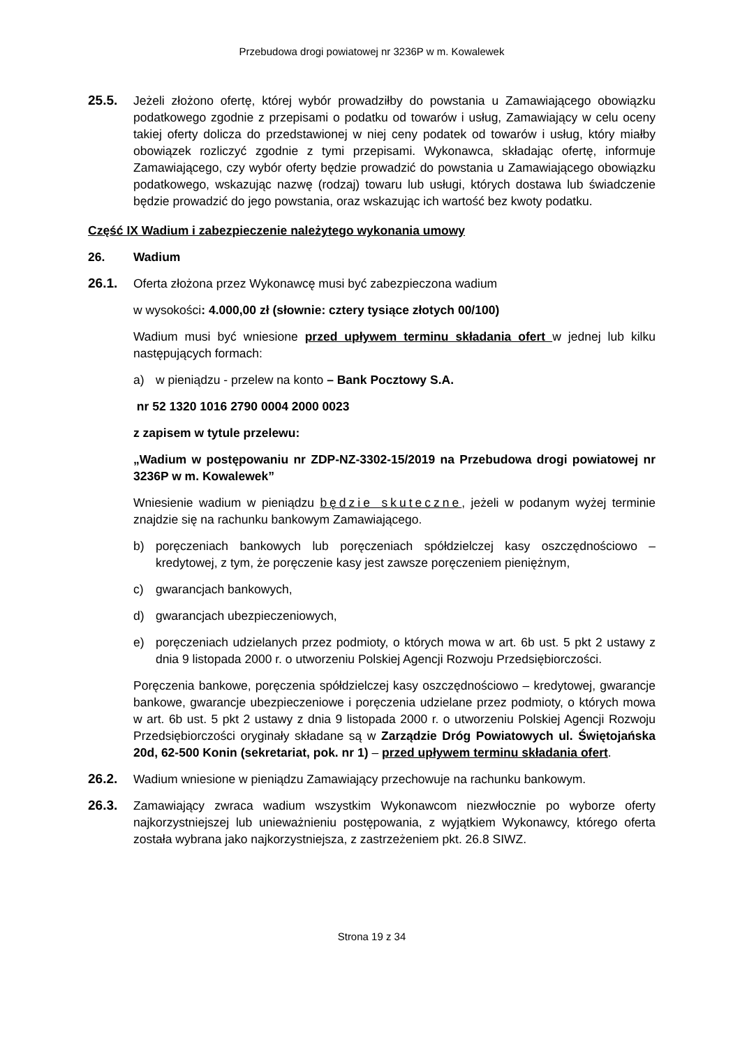Przebudowa drogi powiatowej nr 3236P w m. Kowalewek
25.5. Jeżeli złożono ofertę, której wybór prowadziłby do powstania u Zamawiającego obowiązku podatkowego zgodnie z przepisami o podatku od towarów i usług, Zamawiający w celu oceny takiej oferty dolicza do przedstawionej w niej ceny podatek od towarów i usług, który miałby obowiązek rozliczyć zgodnie z tymi przepisami. Wykonawca, składając ofertę, informuje Zamawiającego, czy wybór oferty będzie prowadzić do powstania u Zamawiającego obowiązku podatkowego, wskazując nazwę (rodzaj) towaru lub usługi, których dostawa lub świadczenie będzie prowadzić do jego powstania, oraz wskazując ich wartość bez kwoty podatku.
Część IX Wadium i zabezpieczenie należytego wykonania umowy
26. Wadium
26.1. Oferta złożona przez Wykonawcę musi być zabezpieczona wadium
w wysokości: 4.000,00 zł (słownie: cztery tysiące złotych 00/100)
Wadium musi być wniesione przed upływem terminu składania ofert w jednej lub kilku następujących formach:
a) w pieniądzu - przelew na konto – Bank Pocztowy S.A.
nr 52 1320 1016 2790 0004 2000 0023
z zapisem w tytule przelewu:
„Wadium w postępowaniu nr ZDP-NZ-3302-15/2019 na Przebudowa drogi powiatowej nr 3236P w m. Kowalewek”
Wniesienie wadium w pieniądzu będzie skuteczne, jeżeli w podanym wyżej terminie znajdzie się na rachunku bankowym Zamawiającego.
b) poręczeniach bankowych lub poręczeniach spółdzielczej kasy oszczędnościowo – kredytowej, z tym, że poręczenie kasy jest zawsze poręczeniem pieniężnym,
c) gwarancjach bankowych,
d) gwarancjach ubezpieczeniowych,
e) poręczeniach udzielanych przez podmioty, o których mowa w art. 6b ust. 5 pkt 2 ustawy z dnia 9 listopada 2000 r. o utworzeniu Polskiej Agencji Rozwoju Przedsiębiorczości.
Poręczenia bankowe, poręczenia spółdzielczej kasy oszczędnościowo – kredytowej, gwarancje bankowe, gwarancje ubezpieczeniowe i poręczenia udzielane przez podmioty, o których mowa w art. 6b ust. 5 pkt 2 ustawy z dnia 9 listopada 2000 r. o utworzeniu Polskiej Agencji Rozwoju Przedsiębiorczości oryginały składane są w Zarządzie Dróg Powiatowych ul. Świętojańska 20d, 62-500 Konin (sekretariat, pok. nr 1) – przed upływem terminu składania ofert.
26.2. Wadium wniesione w pieniądzu Zamawiający przechowuje na rachunku bankowym.
26.3. Zamawiający zwraca wadium wszystkim Wykonawcom niezwłocznie po wyborze oferty najkorzystniejszej lub unieważnieniu postępowania, z wyjątkiem Wykonawcy, którego oferta została wybrana jako najkorzystniejsza, z zastrzeżeniem pkt. 26.8 SIWZ.
Strona 19 z 34